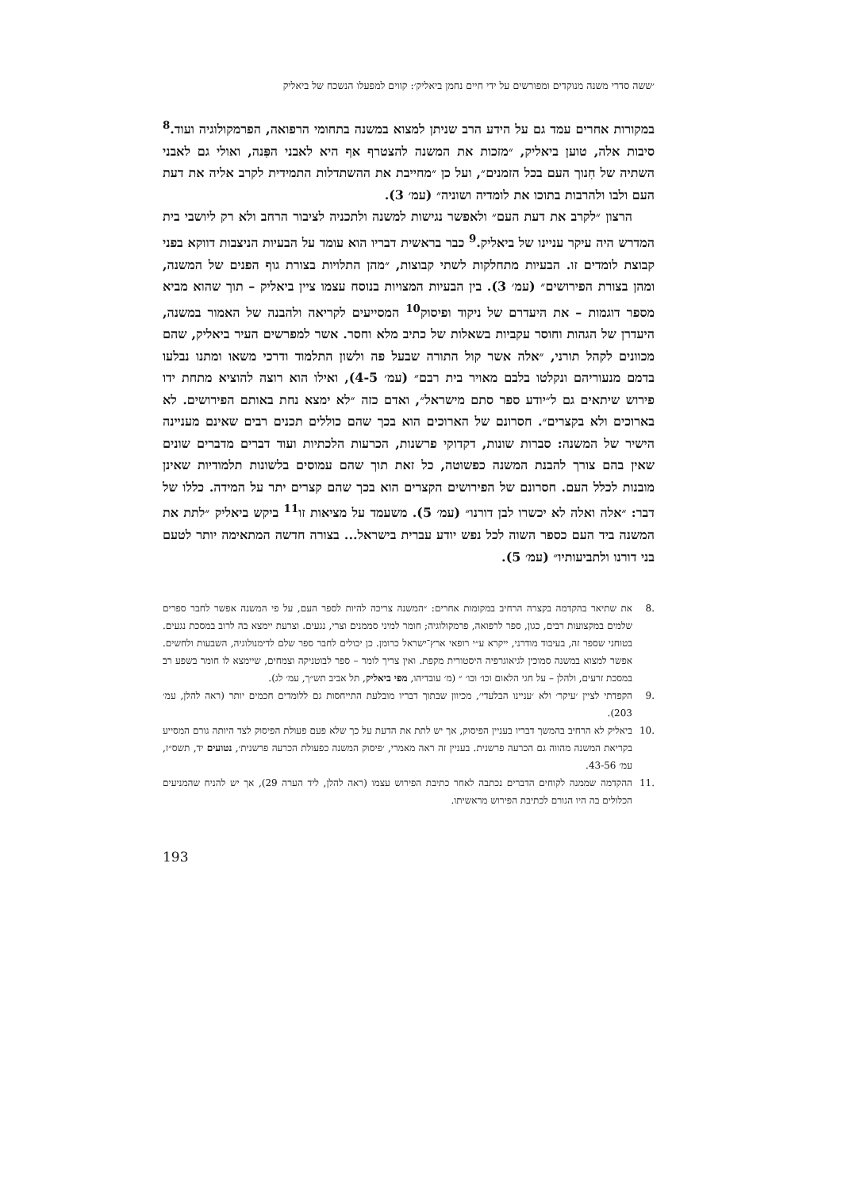׳ששה סדרי משנה מנוקדים ומפורשים על ידי חיים נחמן ביאליק׳: קווים למפעלו הנשכח של ביאליק
במקורות אחרים עמד גם על הידע הרב שניתן למצוא במשנה בתחומי הרפואה, הפרמקולוגיה ועוד.<sup>8</sup> סיבות אלה, טוען ביאליק, ״מזכות את המשנה להצטרף אף היא לאבני הפִּנה, ואולי גם לאבני השתיה של חִנוך העם בכל הזמנים״, ועל כן ״מחייבת את ההשתדלות התמידית לקרב אליה את דעת העם ולבו ולהרבות בתוכו את לומדיה ושוניה״ (עמ׳ 3).
הרצון ״לקרב את דעת העם״ ולאפשר נגישות למשנה ולתכניה לציבור הרחב ולא רק ליושבי בית המדרש היה עיקר עניינו של ביאליק.<sup>9</sup> כבר בראשית דבריו הוא עומד על הבעיות הניצבות דווקא בפני קבוצת לומדים זו. הבעיות מתחלקות לשתי קבוצות, ״מהן התלויות בצורת גוף הפנים של המשנה, ומהן בצורת הפירושים״ (עמ׳ 3). בין הבעיות המצויות בנוסח עצמו ציין ביאליק – תוך שהוא מביא מספר דוגמות – את היעדרם של ניקוד ופיסוק<sup>10</sup> המסייעים לקריאה ולהבנה של האמור במשנה, היעדרן של הגהות וחוסר עקביות בשאלות של כתיב מלא וחסר. אשר למפרשים העיר ביאליק, שהם מכוונים לקהל תורני, ״אלה אשר קול התורה שבעל פה ולשון התלמוד ודרכי משאו ומתנו נבלעו בדמם מנעוריהם ונקלטו בלבם מאויר בית רבם״ (עמ׳ 4-5), ואילו הוא רוצה להוציא מתחת ידו פירוש שיתאים גם ל״יודע ספר סתם מישראל״, ואדם כזה ״לא ימצא נחת באותם הפירושים. לא בארוכים ולא בקצרים״. חסרונם של הארוכים הוא בכך שהם כוללים תכנים רבים שאינם מעניינה הישיר של המשנה: סברות שונות, דקדוקי פרשנות, הכרעות הלכתיות ועוד דברים מדברים שונים שאין בהם צורך להבנת המשנה כפשוטה, כל זאת תוך שהם עמוסים בלשונות תלמודיות שאינן מובנות לכלל העם. חסרונם של הפירושים הקצרים הוא בכך שהם קצרים יתר על המידה. כללו של דבר: ״אלה ואלה לא יכשרו לבן דורנו״ (עמ׳ 5). משעמד על מציאות זו<sup>11</sup> ביקש ביאליק ״לתת את המשנה ביד העם כספר השוה לכל נפש יודע עברית בישראל... בצורה חדשה המתאימה יותר לטעם בני דורנו ולתביעותיו״ (עמ׳ 5).
.8 את שתיאר בהקדמה בקצרה הרחיב במקומות אחרים: ״המשנה צריכה להיות לספר העם, על פי המשנה אפשר לחבר ספרים שלמים במקצועות רבים, כגון, ספר לרפואה, פרמקולוגיה; חומר למיני סממנים וצרי, נגעים. וצרעת יימצא בה לרוב במסכת נגעים. בטוחני שספר זה, בעיבוד מודרני, ייקרא ע״י רופאי ארץ־ישראל כרומן. כן יכולים לחבר ספר שלם לדימנולוגיה, השבעות ולחשים. אפשר למצוא במשנה סמוכין לגיאוגרפיה היסטורית מקפת. ואין צריך לומר – ספר לבוטניקה וצמחים, שיימצא לו חומר בשפע רב במסכת זרעים, ולהלן – על חגי הלאום וכו׳ וכו׳ ״ (מ׳ עובדיהו, מפי ביאליק, תל אביב תש״ך, עמ׳ לג).
.9 הקפדתי לציין ׳עיקר׳ ולא ׳עניינו הבלעדי׳, מכיוון שבתוך דבריו מובלעת התייחסות גם ללומדים חכמים יותר (ראה להלן, עמ׳ 203).
.10 ביאליק לא הרחיב בהמשך דבריו בעניין הפיסוק, אך יש לתת את הדעת על כך שלא פעם פעולת הפיסוק לצד היותה גורם המסייע בקריאת המשנה מהווה גם הכרעה פרשנית. בעניין זה ראה מאמרי, ׳פיסוק המשנה כפעולת הכרעה פרשנית׳, נטועים יד, תשס״ז, עמ׳ 43-56.
.11 ההקדמה שממנה לקוחים הדברים נכתבה לאחר כתיבת הפירוש עצמו (ראה להלן, ליד הערה 29), אך יש להניח שהמניעים הכלולים בה היו הגורם לכתיבת הפירוש מראשיתו.
193